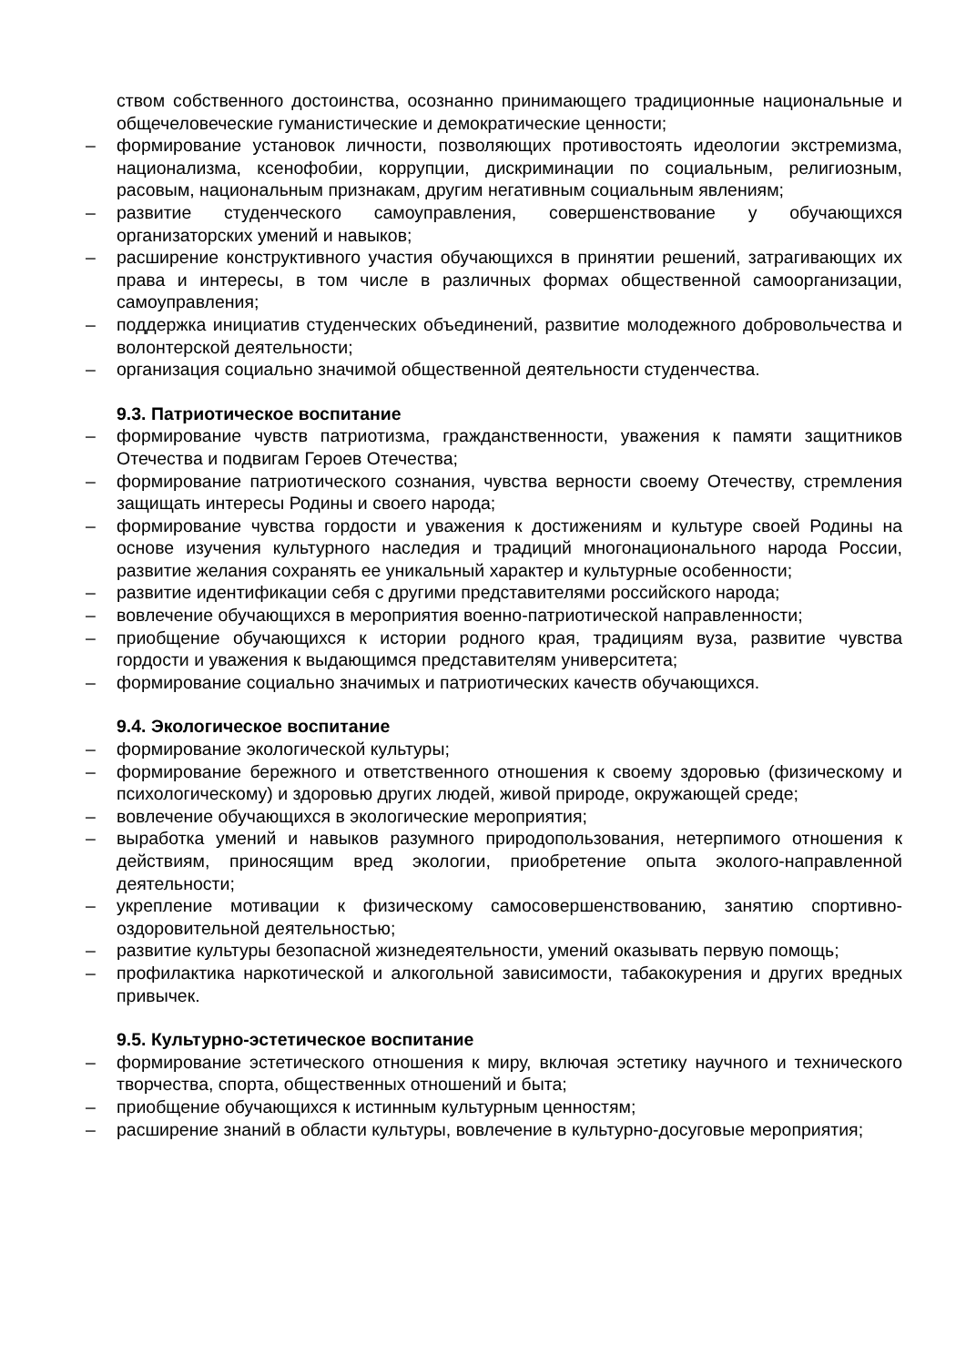ством собственного достоинства, осознанно принимающего традиционные национальные и общечеловеческие гуманистические и демократические ценности;
– формирование установок личности, позволяющих противостоять идеологии экстремизма, национализма, ксенофобии, коррупции, дискриминации по социальным, религиозным, расовым, национальным признакам, другим негативным социальным явлениям;
– развитие студенческого самоуправления, совершенствование у обучающихся организаторских умений и навыков;
– расширение конструктивного участия обучающихся в принятии решений, затрагивающих их права и интересы, в том числе в различных формах общественной самоорганизации, самоуправления;
– поддержка инициатив студенческих объединений, развитие молодежного добровольчества и волонтерской деятельности;
– организация социально значимой общественной деятельности студенчества.
9.3. Патриотическое воспитание
– формирование чувств патриотизма, гражданственности, уважения к памяти защитников Отечества и подвигам Героев Отечества;
– формирование патриотического сознания, чувства верности своему Отечеству, стремления защищать интересы Родины и своего народа;
– формирование чувства гордости и уважения к достижениям и культуре своей Родины на основе изучения культурного наследия и традиций многонационального народа России, развитие желания сохранять ее уникальный характер и культурные особенности;
– развитие идентификации себя с другими представителями российского народа;
– вовлечение обучающихся в мероприятия военно-патриотической направленности;
– приобщение обучающихся к истории родного края, традициям вуза, развитие чувства гордости и уважения к выдающимся представителям университета;
– формирование социально значимых и патриотических качеств обучающихся.
9.4. Экологическое воспитание
– формирование экологической культуры;
– формирование бережного и ответственного отношения к своему здоровью (физическому и психологическому) и здоровью других людей, живой природе, окружающей среде;
– вовлечение обучающихся в экологические мероприятия;
– выработка умений и навыков разумного природопользования, нетерпимого отношения к действиям, приносящим вред экологии, приобретение опыта эколого-направленной деятельности;
– укрепление мотивации к физическому самосовершенствованию, занятию спортивно-оздоровительной деятельностью;
– развитие культуры безопасной жизнедеятельности, умений оказывать первую помощь;
– профилактика наркотической и алкогольной зависимости, табакокурения и других вредных привычек.
9.5. Культурно-эстетическое воспитание
– формирование эстетического отношения к миру, включая эстетику научного и технического творчества, спорта, общественных отношений и быта;
– приобщение обучающихся к истинным культурным ценностям;
– расширение знаний в области культуры, вовлечение в культурно-досуговые мероприятия;